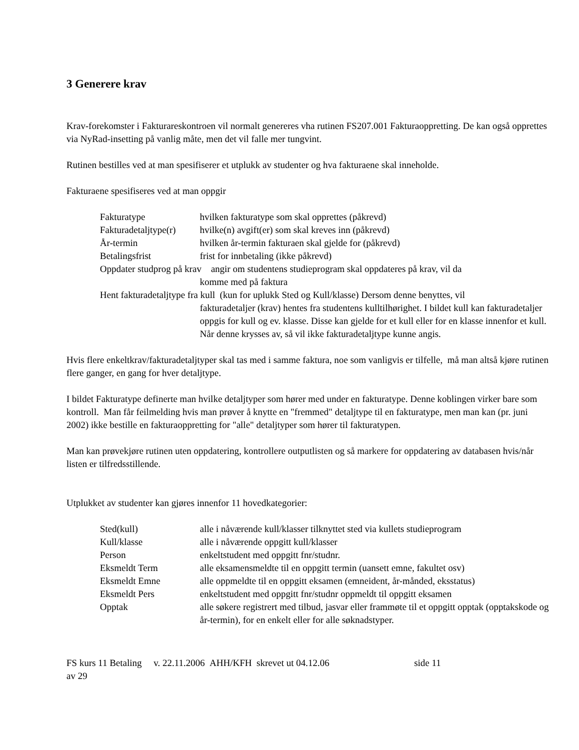3 Generere krav
Krav-forekomster i Fakturareskontroen vil normalt genereres vha rutinen FS207.001 Fakturaoppretting. De kan også opprettes via NyRad-insetting på vanlig måte, men det vil falle mer tungvint.
Rutinen bestilles ved at man spesifiserer et utplukk av studenter og hva fakturaene skal inneholde.
Fakturaene spesifiseres ved at man oppgir
Fakturatype hvilken fakturatype som skal opprettes (påkrevd)
Fakturadetaljtype(r) hvilke(n) avgift(er) som skal kreves inn (påkrevd)
År-termin hvilken år-termin fakturaen skal gjelde for (påkrevd)
Betalingsfrist frist for innbetaling (ikke påkrevd)
Oppdater studprog på krav angir om studentens studieprogram skal oppdateres på krav, vil da
komme med på faktura
Hent fakturadetaljtype fra kull (kun for uplukk Sted og Kull/klasse) Dersom denne benyttes, vil
fakturadetaljer (krav) hentes fra studentens kulltilhørighet. I bildet kull kan fakturadetaljer oppgis for kull og ev. klasse. Disse kan gjelde for et kull eller for en klasse innenfor et kull. Når denne krysses av, så vil ikke fakturadetaljtype kunne angis.
Hvis flere enkeltkrav/fakturadetaljtyper skal tas med i samme faktura, noe som vanligvis er tilfelle, må man altså kjøre rutinen flere ganger, en gang for hver detaljtype.
I bildet Fakturatype definerte man hvilke detaljtyper som hører med under en fakturatype. Denne koblingen virker bare som kontroll. Man får feilmelding hvis man prøver å knytte en "fremmed" detaljtype til en fakturatype, men man kan (pr. juni 2002) ikke bestille en fakturaoppretting for "alle" detaljtyper som hører til fakturatypen.
Man kan prøvekjøre rutinen uten oppdatering, kontrollere outputlisten og så markere for oppdatering av databasen hvis/når listen er tilfredsstillende.
Utplukket av studenter kan gjøres innenfor 11 hovedkategorier:
Sted(kull) alle i nåværende kull/klasser tilknyttet sted via kullets studieprogram
Kull/klasse alle i nåværende oppgitt kull/klasser
Person enkeltstudent med oppgitt fnr/studnr.
Eksmeldt Term alle eksamensmeldte til en oppgitt termin (uansett emne, fakultet osv)
Eksmeldt Emne alle oppmeldte til en oppgitt eksamen (emneident, år-månded, eksstatus)
Eksmeldt Pers enkeltstudent med oppgitt fnr/studnr oppmeldt til oppgitt eksamen
Opptak alle søkere registrert med tilbud, jasvar eller frammøte til et oppgitt opptak (opptakskode og år-termin), for en enkelt eller for alle søknadstyper.
FS kurs 11 Betaling v. 22.11.2006 AHH/KFH skrevet ut 04.12.06 side 11
av 29